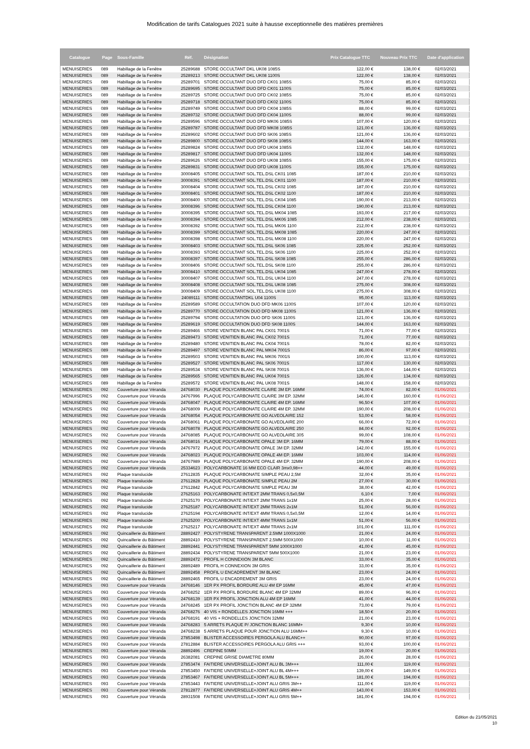Modification de tarifs Catalogues 2021 suite à hausse exceptionnelle des matières premières
| Catalogue | Page | Sous-Famille | Réf. | Désignation | Prix Catalogue TTC | Nouveau Prix TTC | Date d'application |
| --- | --- | --- | --- | --- | --- | --- | --- |
| MENUISERIES | 089 | Habillage de la Fenêtre | 25289688 | STORE OCCULTANT DKL UK08 1085S | 122,00 € | 138,00 € | 02/03/2021 |
| MENUISERIES | 089 | Habillage de la Fenêtre | 25289213 | STORE OCCULTANT DKL UK08 1100S | 122,00 € | 138,00 € | 02/03/2021 |
| MENUISERIES | 089 | Habillage de la Fenêtre | 25289701 | STORE OCCULTANT DUO DFD CK01 1085S | 75,00 € | 85,00 € | 02/03/2021 |
| MENUISERIES | 089 | Habillage de la Fenêtre | 25289695 | STORE OCCULTANT DUO DFD CK01 1100S | 75,00 € | 85,00 € | 02/03/2021 |
| MENUISERIES | 089 | Habillage de la Fenêtre | 25289725 | STORE OCCULTANT DUO DFD CK02 1085S | 75,00 € | 85,00 € | 02/03/2021 |
| MENUISERIES | 089 | Habillage de la Fenêtre | 25289718 | STORE OCCULTANT DUO DFD CK02 1100S | 75,00 € | 85,00 € | 02/03/2021 |
| MENUISERIES | 089 | Habillage de la Fenêtre | 25289749 | STORE OCCULTANT DUO DFD CK04 1085S | 88,00 € | 99,00 € | 02/03/2021 |
| MENUISERIES | 089 | Habillage de la Fenêtre | 25289732 | STORE OCCULTANT DUO DFD CK04 1100S | 88,00 € | 99,00 € | 02/03/2021 |
| MENUISERIES | 089 | Habillage de la Fenêtre | 25289596 | STORE OCCULTANT DUO DFD MK06 1085S | 107,00 € | 120,00 € | 02/03/2021 |
| MENUISERIES | 089 | Habillage de la Fenêtre | 25289787 | STORE OCCULTANT DUO DFD MK08 1085S | 121,00 € | 136,00 € | 02/03/2021 |
| MENUISERIES | 089 | Habillage de la Fenêtre | 25289602 | STORE OCCULTANT DUO DFD SK06 1085S | 121,00 € | 136,00 € | 02/03/2021 |
| MENUISERIES | 089 | Habillage de la Fenêtre | 25289800 | STORE OCCULTANT DUO DFD SK08 1085S | 144,00 € | 163,00 € | 02/03/2021 |
| MENUISERIES | 089 | Habillage de la Fenêtre | 25289824 | STORE OCCULTANT DUO DFD UK04 1085S | 132,00 € | 148,00 € | 02/03/2021 |
| MENUISERIES | 089 | Habillage de la Fenêtre | 25289817 | STORE OCCULTANT DUO DFD UK04 1100S | 132,00 € | 148,00 € | 02/03/2021 |
| MENUISERIES | 089 | Habillage de la Fenêtre | 25289626 | STORE OCCULTANT DUO DFD UK08 1085S | 155,00 € | 175,00 € | 02/03/2021 |
| MENUISERIES | 089 | Habillage de la Fenêtre | 25289831 | STORE OCCULTANT DUO DFD UK08 1100S | 155,00 € | 175,00 € | 02/03/2021 |
| MENUISERIES | 089 | Habillage de la Fenêtre | 30008405 | STORE OCCULTANT SOL.TEL.DSL CK01 1085 | 187,00 € | 210,00 € | 02/03/2021 |
| MENUISERIES | 089 | Habillage de la Fenêtre | 30008391 | STORE OCCULTANT SOL.TEL.DSL CK01 1100 | 187,00 € | 210,00 € | 02/03/2021 |
| MENUISERIES | 089 | Habillage de la Fenêtre | 30008404 | STORE OCCULTANT SOL.TEL.DSL CK02 1085 | 187,00 € | 210,00 € | 02/03/2021 |
| MENUISERIES | 089 | Habillage de la Fenêtre | 30008401 | STORE OCCULTANT SOL.TEL.DSL CK02 1100 | 187,00 € | 210,00 € | 02/03/2021 |
| MENUISERIES | 089 | Habillage de la Fenêtre | 30008400 | STORE OCCULTANT SOL.TEL.DSL CK04 1085 | 190,00 € | 213,00 € | 02/03/2021 |
| MENUISERIES | 089 | Habillage de la Fenêtre | 30008396 | STORE OCCULTANT SOL.TEL.DSL CK04 1100 | 190,00 € | 213,00 € | 02/03/2021 |
| MENUISERIES | 089 | Habillage de la Fenêtre | 30008395 | STORE OCCULTANT SOL.TEL.DSL MK04 1085 | 193,00 € | 217,00 € | 02/03/2021 |
| MENUISERIES | 089 | Habillage de la Fenêtre | 30008394 | STORE OCCULTANT SOL.TEL.DSL MK06 1085 | 212,00 € | 238,00 € | 02/03/2021 |
| MENUISERIES | 089 | Habillage de la Fenêtre | 30008392 | STORE OCCULTANT SOL.TEL.DSL MK06 1100 | 212,00 € | 238,00 € | 02/03/2021 |
| MENUISERIES | 089 | Habillage de la Fenêtre | 30008399 | STORE OCCULTANT SOL.TEL.DSL MK08 1085 | 220,00 € | 247,00 € | 02/03/2021 |
| MENUISERIES | 089 | Habillage de la Fenêtre | 30008398 | STORE OCCULTANT SOL.TEL.DSL MK08 1100 | 220,00 € | 247,00 € | 02/03/2021 |
| MENUISERIES | 089 | Habillage de la Fenêtre | 30008403 | STORE OCCULTANT SOL.TEL.DSL SK06 1085 | 225,00 € | 252,00 € | 02/03/2021 |
| MENUISERIES | 089 | Habillage de la Fenêtre | 30008393 | STORE OCCULTANT SOL.TEL.DSL SK06 1100 | 225,00 € | 252,00 € | 02/03/2021 |
| MENUISERIES | 089 | Habillage de la Fenêtre | 30008397 | STORE OCCULTANT SOL.TEL.DSL SK08 1085 | 255,00 € | 286,00 € | 02/03/2021 |
| MENUISERIES | 089 | Habillage de la Fenêtre | 30008406 | STORE OCCULTANT SOL.TEL.DSL SK08 1100 | 255,00 € | 286,00 € | 02/03/2021 |
| MENUISERIES | 089 | Habillage de la Fenêtre | 30008410 | STORE OCCULTANT SOL.TEL.DSL UK04 1085 | 247,00 € | 278,00 € | 02/03/2021 |
| MENUISERIES | 089 | Habillage de la Fenêtre | 30008407 | STORE OCCULTANT SOL.TEL.DSL UK04 1100 | 247,00 € | 278,00 € | 02/03/2021 |
| MENUISERIES | 089 | Habillage de la Fenêtre | 30008408 | STORE OCCULTANT SOL.TEL.DSL UK08 1085 | 275,00 € | 308,00 € | 02/03/2021 |
| MENUISERIES | 089 | Habillage de la Fenêtre | 30008409 | STORE OCCULTANT SOL.TEL.DSL UK08 1100 | 275,00 € | 308,00 € | 02/03/2021 |
| MENUISERIES | 089 | Habillage de la Fenêtre | 24089111 | STORE OCCULTANTDKL U04 1100S | 95,00 € | 113,00 € | 02/03/2021 |
| MENUISERIES | 089 | Habillage de la Fenêtre | 25289589 | STORE OCCULTATION DUO DFD MK06 1100S | 107,00 € | 120,00 € | 02/03/2021 |
| MENUISERIES | 089 | Habillage de la Fenêtre | 25289770 | STORE OCCULTATION DUO DFD MK08 1100S | 121,00 € | 136,00 € | 02/03/2021 |
| MENUISERIES | 089 | Habillage de la Fenêtre | 25289794 | STORE OCCULTATION DUO DFD SK06 1100S | 121,00 € | 136,00 € | 02/03/2021 |
| MENUISERIES | 089 | Habillage de la Fenêtre | 25289619 | STORE OCCULTATION DUO DFD SK08 1100S | 144,00 € | 163,00 € | 02/03/2021 |
| MENUISERIES | 089 | Habillage de la Fenêtre | 25289466 | STORE VENITIEN BLANC PAL CK01 7001S | 71,00 € | 77,00 € | 02/03/2021 |
| MENUISERIES | 089 | Habillage de la Fenêtre | 25289473 | STORE VENITIEN BLANC PAL CK02 7001S | 71,00 € | 77,00 € | 02/03/2021 |
| MENUISERIES | 089 | Habillage de la Fenêtre | 25289480 | STORE VENITIEN BLANC PAL CK04 7001S | 78,00 € | 82,00 € | 02/03/2021 |
| MENUISERIES | 089 | Habillage de la Fenêtre | 25289497 | STORE VENITIEN BLANC PAL MK04 7001S | 86,00 € | 97,00 € | 02/03/2021 |
| MENUISERIES | 089 | Habillage de la Fenêtre | 25289503 | STORE VENITIEN BLANC PAL MK06 7001S | 100,00 € | 113,00 € | 02/03/2021 |
| MENUISERIES | 089 | Habillage de la Fenêtre | 25289527 | STORE VENITIEN BLANC PAL SK06 7001S | 117,00 € | 130,00 € | 02/03/2021 |
| MENUISERIES | 089 | Habillage de la Fenêtre | 25289534 | STORE VENITIEN BLANC PAL SK08 7001S | 136,00 € | 144,00 € | 02/03/2021 |
| MENUISERIES | 089 | Habillage de la Fenêtre | 25289565 | STORE VENITIEN BLANC PAL UK04 7001S | 126,00 € | 134,00 € | 02/03/2021 |
| MENUISERIES | 089 | Habillage de la Fenêtre | 25289572 | STORE VENITIEN BLANC PAL UK08 7001S | 148,00 € | 158,00 € | 02/03/2021 |
| MENUISERIES | 092 | Couverture pour Véranda | 24768030 | PLAQUE POLYCARBONATE CLAIRE 3M EP. 16MM | 74,00 € | 82,00 € | 01/06/2021 |
| MENUISERIES | 092 | Couverture pour Véranda | 24767996 | PLAQUE POLYCARBONATE CLAIRE 3M EP. 32MM | 146,00 € | 160,00 € | 01/06/2021 |
| MENUISERIES | 092 | Couverture pour Véranda | 24768047 | PLAQUE POLYCARBONATE CLAIRE 4M EP. 16MM | 96,50 € | 107,00 € | 01/06/2021 |
| MENUISERIES | 092 | Couverture pour Véranda | 24768009 | PLAQUE POLYCARBONATE CLAIRE 4M EP. 32MM | 190,00 € | 208,00 € | 01/06/2021 |
| MENUISERIES | 092 | Couverture pour Véranda | 24768054 | PLAQUE POLYCARBONATE GO ALVEOLAIRE 152 | 53,00 € | 58,00 € | 01/06/2021 |
| MENUISERIES | 092 | Couverture pour Véranda | 24768061 | PLAQUE POLYCARBONATE GO ALVEOLAIRE 200 | 66,00 € | 72,00 € | 01/06/2021 |
| MENUISERIES | 092 | Couverture pour Véranda | 24768078 | PLAQUE POLYCARBONATE GO ALVEOLAIRE 250 | 84,00 € | 92,00 € | 01/06/2021 |
| MENUISERIES | 092 | Couverture pour Véranda | 24768085 | PLAQUE POLYCARBONATE GO ALVEOLAIRE 305 | 99,00 € | 108,00 € | 01/06/2021 |
| MENUISERIES | 092 | Couverture pour Véranda | 24768016 | PLAQUE POLYCARBONATE OPALE 3M EP. 16MM | 79,00 € | 88,00 € | 01/06/2021 |
| MENUISERIES | 092 | Couverture pour Véranda | 24767972 | PLAQUE POLYCARBONATE OPALE 3M EP. 32MM | 142,00 € | 155,00 € | 01/06/2021 |
| MENUISERIES | 092 | Couverture pour Véranda | 24768023 | PLAQUE POLYCARBONATE OPALE 4M EP. 16MM | 103,00 € | 114,00 € | 01/06/2021 |
| MENUISERIES | 092 | Couverture pour Véranda | 24767989 | PLAQUE POLYCARBONATE OPALE 4M EP. 32MM | 190,00 € | 208,00 € | 01/06/2021 |
| MENUISERIES | 092 | Couverture pour Véranda | 25334623 | POLYCARBONATE 16 MM ECO CLAIR 3mx0,98++ | 44,00 € | 49,00 € | 01/06/2021 |
| MENUISERIES | 092 | Plaque translucide | 27612835 | PLAQUE POLYCARBONATE SIMPLE PEAU 2,5M | 32,00 € | 35,00 € | 01/06/2021 |
| MENUISERIES | 092 | Plaque translucide | 27612828 | PLAQUE POLYCARBONATE SIMPLE PEAU 2M | 27,00 € | 30,00 € | 01/06/2021 |
| MENUISERIES | 092 | Plaque translucide | 27612842 | PLAQUE POLYCARBONATE SIMPLE PEAU 3M | 38,00 € | 42,00 € | 01/06/2021 |
| MENUISERIES | 092 | Plaque translucide | 27625163 | POLYCARBONATE INT/EXT 2MM TRANS 0,5x0,5M | 6,10 € | 7,00 € | 01/06/2021 |
| MENUISERIES | 092 | Plaque translucide | 27625170 | POLYCARBONATE INT/EXT 2MM TRANS 1x1M | 25,00 € | 28,00 € | 01/06/2021 |
| MENUISERIES | 092 | Plaque translucide | 27625187 | POLYCARBONATE INT/EXT 2MM TRANS 2x1M | 51,00 € | 56,00 € | 01/06/2021 |
| MENUISERIES | 092 | Plaque translucide | 27625194 | POLYCARBONATE INT/EXT 4MM TRANS 0,5x0,5M | 12,00 € | 14,00 € | 01/06/2021 |
| MENUISERIES | 092 | Plaque translucide | 27625200 | POLYCARBONATE INT/EXT 4MM TRANS 1x1M | 51,00 € | 56,00 € | 01/06/2021 |
| MENUISERIES | 092 | Plaque translucide | 27625217 | POLYCARBONATE INT/EXT 4MM TRANS 2x1M | 101,00 € | 111,00 € | 01/06/2021 |
| MENUISERIES | 092 | Quincaillerie du Bâtiment | 28892427 | POLYSTYRENE TRANSPARENT 2.5MM 1000X1000 | 21,00 € | 24,00 € | 01/06/2021 |
| MENUISERIES | 092 | Quincaillerie du Bâtiment | 28892410 | POLYSTYRENE TRANSPARENT 2.5MM 500X1000 | 10,00 € | 11,00 € | 01/06/2021 |
| MENUISERIES | 092 | Quincaillerie du Bâtiment | 28892441 | POLYSTYRENE TRANSPARENT 5MM 1000X1000 | 41,00 € | 45,00 € | 01/06/2021 |
| MENUISERIES | 092 | Quincaillerie du Bâtiment | 28892434 | POLYSTYRENE TRANSPARENT 5MM 500X1000 | 21,00 € | 23,00 € | 01/06/2021 |
| MENUISERIES | 092 | Quincaillerie du Bâtiment | 28892472 | PROFIL H CONNEXION 3M BLANC | 33,00 € | 35,00 € | 01/06/2021 |
| MENUISERIES | 092 | Quincaillerie du Bâtiment | 28892489 | PROFIL H CONNEXION 3M GRIS | 33,00 € | 35,00 € | 01/06/2021 |
| MENUISERIES | 092 | Quincaillerie du Bâtiment | 28892458 | PROFIL U ENCADREMENT 3M BLANC | 23,00 € | 24,00 € | 01/06/2021 |
| MENUISERIES | 092 | Quincaillerie du Bâtiment | 28892465 | PROFIL U ENCADREMENT 3M GRIS | 23,00 € | 24,00 € | 01/06/2021 |
| MENUISERIES | 093 | Couverture pour Véranda | 24768146 | 1ER PX PROFIL BORDURE ALU 4M EP 16MM | 45,00 € | 47,00 € | 01/06/2021 |
| MENUISERIES | 093 | Couverture pour Véranda | 24768252 | 1ER PX PROFIL BORDURE BLANC 4M EP 32MM | 89,00 € | 96,00 € | 01/06/2021 |
| MENUISERIES | 093 | Couverture pour Véranda | 24768139 | 1ER PX PROFIL JONCTION ALU 4M EP 16MM | 41,00 € | 44,00 € | 01/06/2021 |
| MENUISERIES | 093 | Couverture pour Véranda | 24768245 | 1ER PX PROFIL JONCTION BLANC 4M EP 32MM | 73,00 € | 79,00 € | 01/06/2021 |
| MENUISERIES | 093 | Couverture pour Véranda | 24768276 | 40 VIS + RONDELLES JONCTION 16MM +++ | 18,50 € | 20,00 € | 01/06/2021 |
| MENUISERIES | 093 | Couverture pour Véranda | 24768191 | 40 VIS + RONDELLES JONCTION 32MM | 21,00 € | 23,00 € | 01/06/2021 |
| MENUISERIES | 093 | Couverture pour Véranda | 24768283 | 5 ARRETS PLAQUE P/ JONCTION BLANC 16MM+ | 9,30 € | 10,00 € | 01/06/2021 |
| MENUISERIES | 093 | Couverture pour Véranda | 24768238 | 5 ARRETS PLAQUE POUR JONCTION ALU 16MM++ | 9,30 € | 10,00 € | 01/06/2021 |
| MENUISERIES | 093 | Couverture pour Véranda | 27853498 | BLISTER ACCESSOIRES PERGOLA ALU BLANC++ | 90,00 € | 97,00 € | 01/06/2021 |
| MENUISERIES | 093 | Couverture pour Véranda | 27812884 | BLISTER ACCESSOIRES PERGOLA ALU GRIS +++ | 93,00 € | 100,00 € | 01/06/2021 |
| MENUISERIES | 093 | Couverture pour Véranda | 28892496 | CREPINE 50MM | 19,00 € | 20,00 € | 01/06/2021 |
| MENUISERIES | 093 | Couverture pour Véranda | 26382081 | CREPINE GRISE DIAMETRE 80MM | 26,00 € | 28,00 € | 01/06/2021 |
| MENUISERIES | 093 | Couverture pour Véranda | 27853474 | FAITIERE UNIVERSELLE+JOINT ALU BL 3M+++ | 111,00 € | 119,00 € | 01/06/2021 |
| MENUISERIES | 093 | Couverture pour Véranda | 27853450 | FAITIERE UNIVERSELLE+JOINT ALU BL 4M+++ | 139,00 € | 149,00 € | 01/06/2021 |
| MENUISERIES | 093 | Couverture pour Véranda | 27853467 | FAITIERE UNIVERSELLE+JOINT ALU BL 5M+++ | 181,00 € | 194,00 € | 01/06/2021 |
| MENUISERIES | 093 | Couverture pour Véranda | 27853443 | FAITIERE UNIVERSELLE+JOINT ALU GRIS 3M++ | 111,00 € | 119,00 € | 01/06/2021 |
| MENUISERIES | 093 | Couverture pour Véranda | 27812877 | FAITIERE UNIVERSELLE+JOINT ALU GRIS 4M++ | 143,00 € | 153,00 € | 01/06/2021 |
| MENUISERIES | 093 | Couverture pour Véranda | 28931508 | FAITIERE UNIVERSELLE+JOINT ALU GRIS 5M++ | 181,00 € | 194,00 € | 01/06/2021 |
Edition du 21/05/2021
10